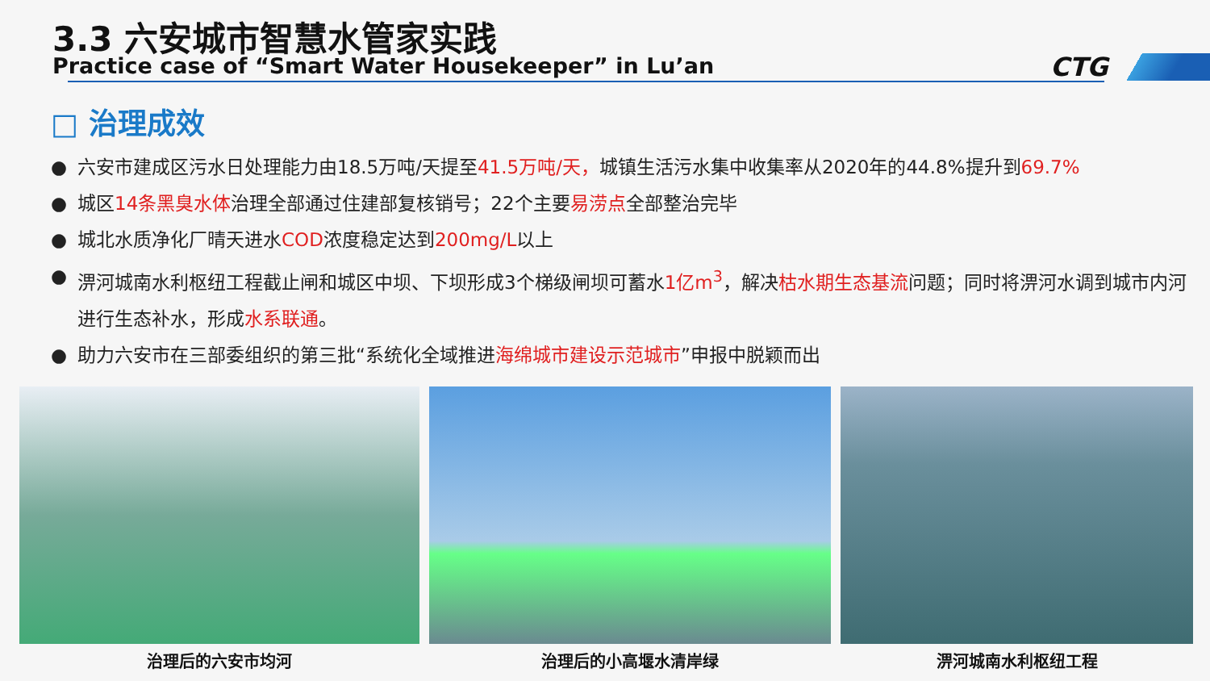3.3 六安城市智慧水管家实践
Practice case of “Smart Water Housekeeper” in Lu’an
CTG
□ 治理成效
● 六安市建成区污水日处理能力由18.5万吨/天提至41.5万吨/天，城镇生活污水集中收集率从2020年的44.8%提升到69.7%
● 城区14条黑臭水体治理全部通过住建部复核销号；22个主要易涝点全部整治完毕
● 城北水质净化厂晴天进水COD浓度稳定达到200mg/L以上
● 淠河城南水利枢纽工程截止闸和城区中坝、下坝形成3个梯级闸坝可蓄水1亿m<sup>3</sup>，解决枯水期生态基流问题；同时将淠河水调到城市内河进行生态补水，形成水系联通。
● 助力六安市在三部委组织的第三批“系统化全域推进海绵城市建设示范城市”申报中脱颖而出
治理后的六安市均河 治理后的小高堰水清岸绿 淠河城南水利枢纽工程